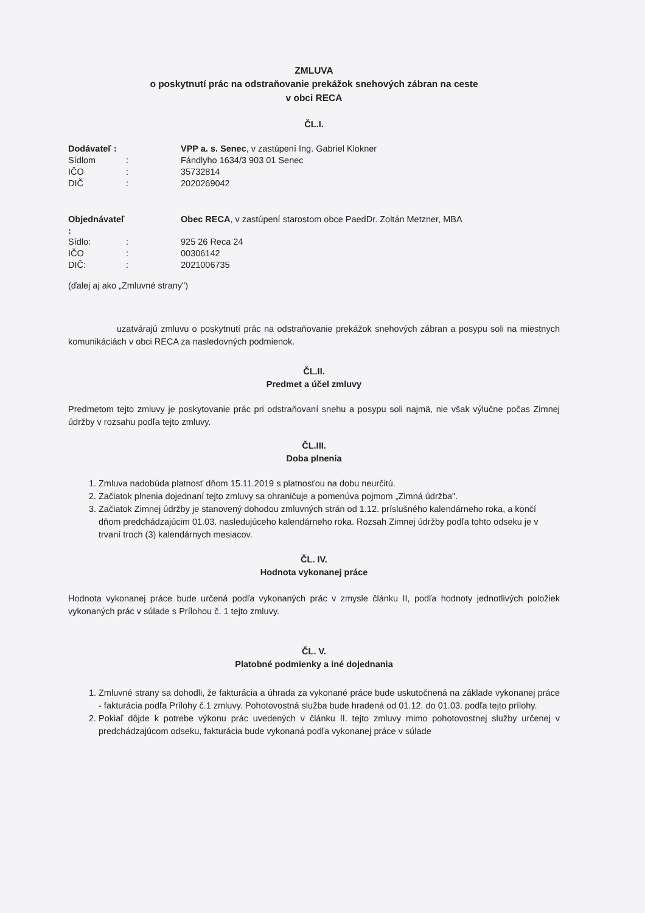ZMLUVA
o poskytnutí prác na odstraňovanie prekážok snehových zábran na ceste
v obci RECA
ČL.I.
Dodávateľ : VPP a. s. Senec, v zastúpení Ing. Gabriel Klokner Sídlom: Fándlyho 1634/3 903 01 Senec IČO: 35732814 DIČ: 2020269042
Objednávateľ : Obec RECA, v zastúpení starostom obce PaedDr. Zoltán Metzner, MBA Sídlo:: 925 26 Reca 24 IČO: 00306142 DIČ:: 2021006735
(ďalej aj ako „Zmluvné strany")
uzatvárajú zmluvu o poskytnutí prác na odstraňovanie prekážok snehových zábran a posypu soli na miestnych komunikáciách v obci RECA za nasledovných podmienok.
ČL.II.
Predmet a účel zmluvy
Predmetom tejto zmluvy je poskytovanie prác pri odstraňovaní snehu a posypu soli najmä, nie však výlučne počas Zimnej údržby v rozsahu podľa tejto zmluvy.
ČL.III.
Doba plnenia
1. Zmluva nadobúda platnosť dňom 15.11.2019 s platnosťou na dobu neurčitú.
2. Začiatok plnenia dojednaní tejto zmluvy sa ohraničuje a pomenúva pojmom „Zimná údržba".
3. Začiatok Zimnej údržby je stanovený dohodou zmluvných strán od 1.12. príslušného kalendárneho roka, a končí dňom predchádzajúcim 01.03. nasledujúceho kalendárneho roka. Rozsah Zimnej údržby podľa tohto odseku je v trvaní troch (3) kalendárnych mesiacov.
ČL. IV.
Hodnota vykonanej práce
Hodnota vykonanej práce bude určená podľa vykonaných prác v zmysle článku II, podľa hodnoty jednotlivých položiek vykonaných prác v súlade s Prílohou č. 1 tejto zmluvy.
ČL. V.
Platobné podmienky a iné dojednania
1. Zmluvné strany sa dohodli, že fakturácia a úhrada za vykonané práce bude uskutočnená na základe vykonanej práce - fakturácia podľa Prílohy č.1 zmluvy. Pohotovostná služba bude hradená od 01.12. do 01.03. podľa tejto prílohy.
2. Pokiaľ dôjde k potrebe výkonu prác uvedených v článku II. tejto zmluvy mimo pohotovostnej služby určenej v predchádzajúcom odseku, fakturácia bude vykonaná podľa vykonanej práce v súlade